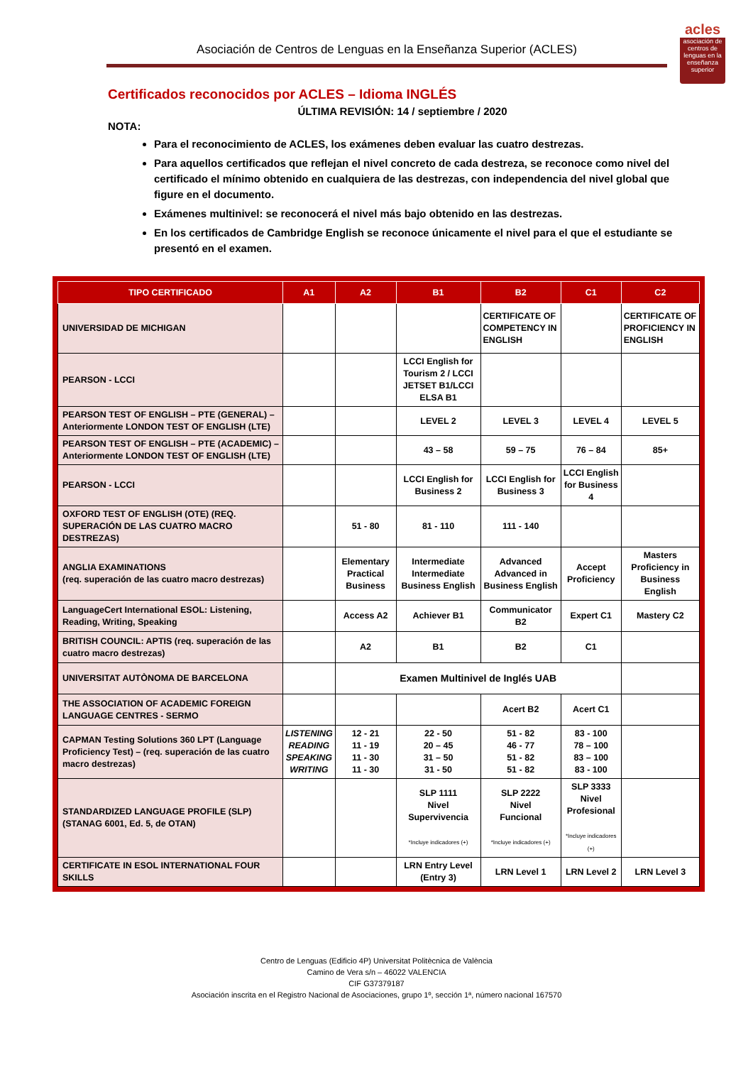Asociación de Centros de Lenguas en la Enseñanza Superior (ACLES)
acles
asociación de centros de lenguas en la enseñanza superior
Certificados reconocidos por ACLES – Idioma INGLÉS
ÚLTIMA REVISIÓN: 14 / septiembre / 2020
NOTA:
Para el reconocimiento de ACLES, los exámenes deben evaluar las cuatro destrezas.
Para aquellos certificados que reflejan el nivel concreto de cada destreza, se reconoce como nivel del certificado el mínimo obtenido en cualquiera de las destrezas, con independencia del nivel global que figure en el documento.
Exámenes multinivel: se reconocerá el nivel más bajo obtenido en las destrezas.
En los certificados de Cambridge English se reconoce únicamente el nivel para el que el estudiante se presentó en el examen.
| TIPO CERTIFICADO | A1 | A2 | B1 | B2 | C1 | C2 |
| --- | --- | --- | --- | --- | --- | --- |
| UNIVERSIDAD DE MICHIGAN | | | | CERTIFICATE OF COMPETENCY IN ENGLISH | | CERTIFICATE OF PROFICIENCY IN ENGLISH |
| PEARSON - LCCI | | | LCCI English for Tourism 2 / LCCI JETSET B1/LCCI ELSA B1 | | | |
| PEARSON TEST OF ENGLISH – PTE (GENERAL) – Anteriormente LONDON TEST OF ENGLISH (LTE) | | | LEVEL 2 | LEVEL 3 | LEVEL 4 | LEVEL 5 |
| PEARSON TEST OF ENGLISH – PTE (ACADEMIC) – Anteriormente LONDON TEST OF ENGLISH (LTE) | | | 43 – 58 | 59 – 75 | 76 – 84 | 85+ |
| PEARSON - LCCI | | | LCCI English for Business 2 | LCCI English for Business 3 | LCCI English for Business 4 | |
| OXFORD TEST OF ENGLISH (OTE) (REQ. SUPERACIÓN DE LAS CUATRO MACRO DESTREZAS) | | 51 - 80 | 81 - 110 | 111 - 140 | | |
| ANGLIA EXAMINATIONS (req. superación de las cuatro macro destrezas) | | Elementary Practical Business | Intermediate Intermediate Business English | Advanced Advanced in Business English | Accept Proficiency | Masters Proficiency in Business English |
| LanguageCert International ESOL: Listening, Reading, Writing, Speaking | | Access A2 | Achiever B1 | Communicator B2 | Expert C1 | Mastery C2 |
| BRITISH COUNCIL: APTIS (req. superación de las cuatro macro destrezas) | | A2 | B1 | B2 | C1 | |
| UNIVERSITAT AUTÒNOMA DE BARCELONA | | Examen Multinivel de Inglés UAB | | | | |
| THE ASSOCIATION OF ACADEMIC FOREIGN LANGUAGE CENTRES - SERMO | | | | Acert B2 | Acert C1 | |
| CAPMAN Testing Solutions 360 LPT (Language Proficiency Test) – (req. superación de las cuatro macro destrezas) | LISTENING READING SPEAKING WRITING | 12 - 21 11 - 19 11 - 30 11 - 30 | 22 - 50 20 – 45 31 – 50 31 - 50 | 51 - 82 46 - 77 51 - 82 51 - 82 | 83 - 100 78 – 100 83 – 100 83 - 100 | |
| STANDARDIZED LANGUAGE PROFILE (SLP) (STANAG 6001, Ed. 5, de OTAN) | | | SLP 1111 Nivel Supervivencia *Incluye indicadores (+) | SLP 2222 Nivel Funcional *Incluye indicadores (+) | SLP 3333 Nivel Profesional *Incluye indicadores (+) | |
| CERTIFICATE IN ESOL INTERNATIONAL FOUR SKILLS | | | LRN Entry Level (Entry 3) | LRN Level 1 | LRN Level 2 | LRN Level 3 |
Centro de Lenguas (Edificio 4P) Universitat Politècnica de València
Camino de Vera s/n – 46022 VALENCIA
CIF G37379187
Asociación inscrita en el Registro Nacional de Asociaciones, grupo 1º, sección 1ª, número nacional 167570